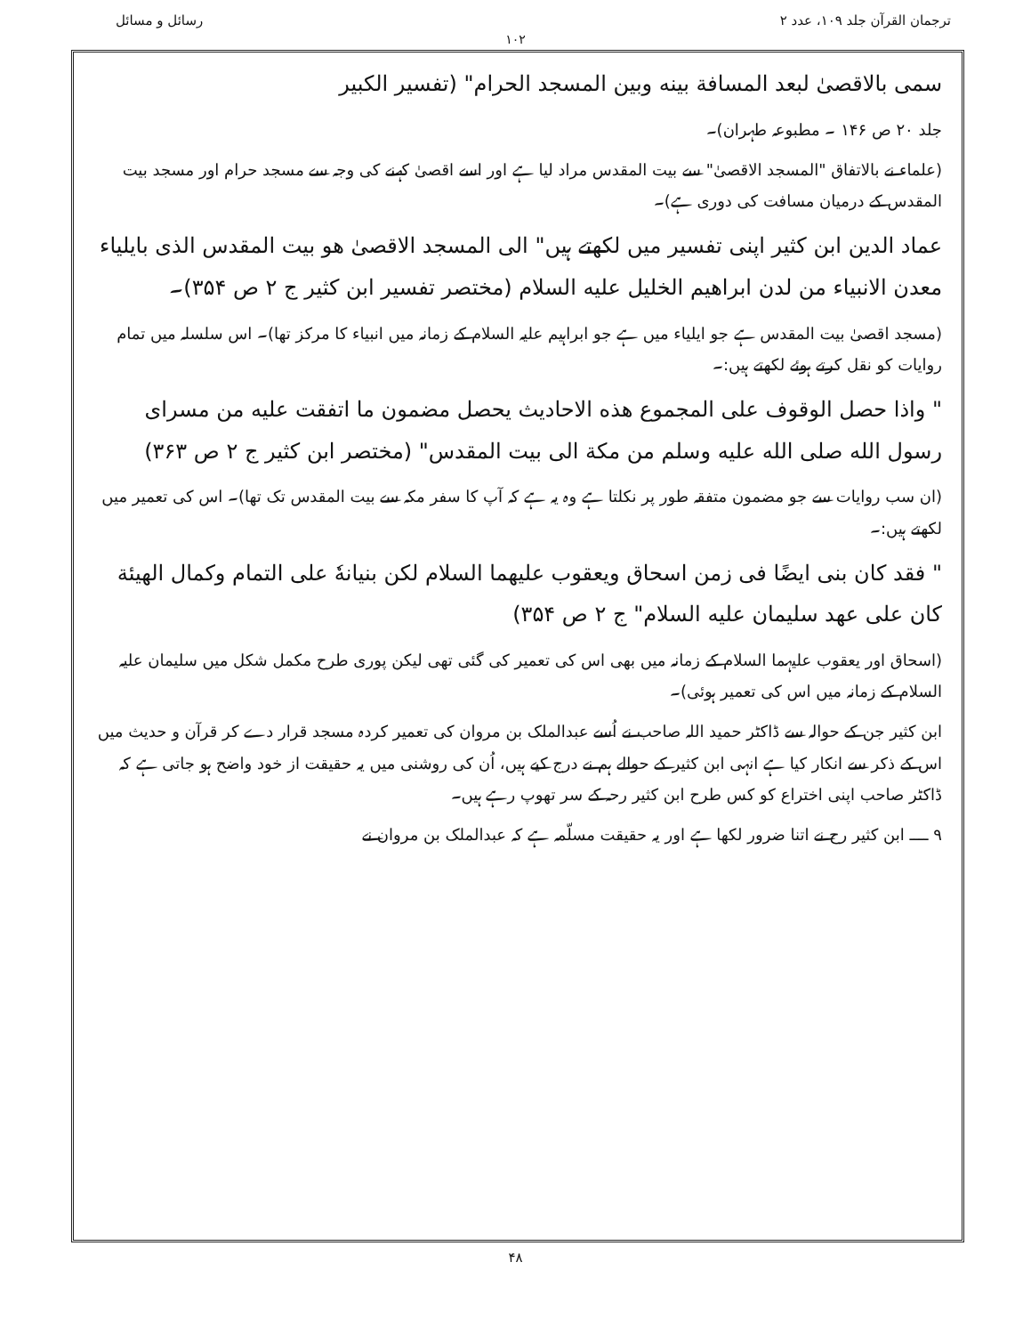ترجمان القرآن جلد ۱۰۹، عدد ۲ رسائل و مسائل
۱۰۲
سمی بالاقصیٰ لبعد المسافة بینه وبین المسجد الحرام" (تفسیر الکبیر
جلد ۲۰ ص ۱۴۶ ۔ مطبوعہ طہران)۔
(علماء نے بالاتفاق "المسجد الاقصیٰ" سے بیت المقدس مراد لیا ہے اور اسے اقصیٰ کہنے کی وجہ سے مسجد حرام اور مسجد بیت المقدس کے درمیان مسافت کی دوری ہے)۔
عماد الدین ابن کثیر اپنی تفسیر میں لکھتے ہیں" الی المسجد الاقصیٰ هو بیت المقدس الذی بایلیاء معدن الانبیاء من لدن ابراهیم الخلیل علیه السلام (مختصر تفسیر ابن کثیر ج ۲ ص ۳۵۴)۔
(مسجد اقصیٰ بیت المقدس ہے جو ایلیاء میں ہے جو ابراہیم علیہ السلام کے زمانہ میں انبیاء کا مرکز تھا)۔ اس سلسلہ میں تمام روایات کو نقل کرتے ہوئے لکھتے ہیں:۔
" واذا حصل الوقوف علی المجموع هذه الاحادیث یحصل مضمون ما اتفقت علیه من مسرای رسول الله صلی الله علیه وسلم من مکة الی بیت المقدس" (مختصر ابن کثیر ج ۲ ص ۳۶۳)
(ان سب روایات سے جو مضمون متفقہ طور پر نکلتا ہے وہ یہ ہے کہ آپ کا سفر مکہ سے بیت المقدس تک تھا)۔ اس کی تعمیر میں لکھتے ہیں:۔
" فقد کان بنی ایضًا فی زمن اسحاق ویعقوب علیهما السلام لکن بنیانهٗ علی التمام وکمال الهیئة کان علی عهد سلیمان علیه السلام" ج ۲ ص ۳۵۴)
(اسحاق اور یعقوب علیہما السلام کے زمانہ میں بھی اس کی تعمیر کی گئی تھی لیکن پوری طرح مکمل شکل میں سلیمان علیہ السلام کے زمانہ میں اس کی تعمیر ہوئی)۔
ابن کثیر جن کے حوالہ سے ڈاکٹر حمید اللہ صاحب نے اُسے عبدالملک بن مروان کی تعمیر کردہ مسجد قرار دے کر قرآن و حدیث میں اس کے ذکر سے انکار کیا ہے انہی ابن کثیر کے حوالے ہم نے درج کیے ہیں، اُن کی روشنی میں یہ حقیقت از خود واضح ہو جاتی ہے کہ ڈاکٹر صاحب اپنی اختراع کو کس طرح ابن کثیر رحہ کے سر تھوپ رہے ہیں۔
۹ ــــ ابن کثیر رح نے اتنا ضرور لکھا ہے اور یہ حقیقت مسلّمہ ہے کہ عبدالملک بن مروان نے
۴۸